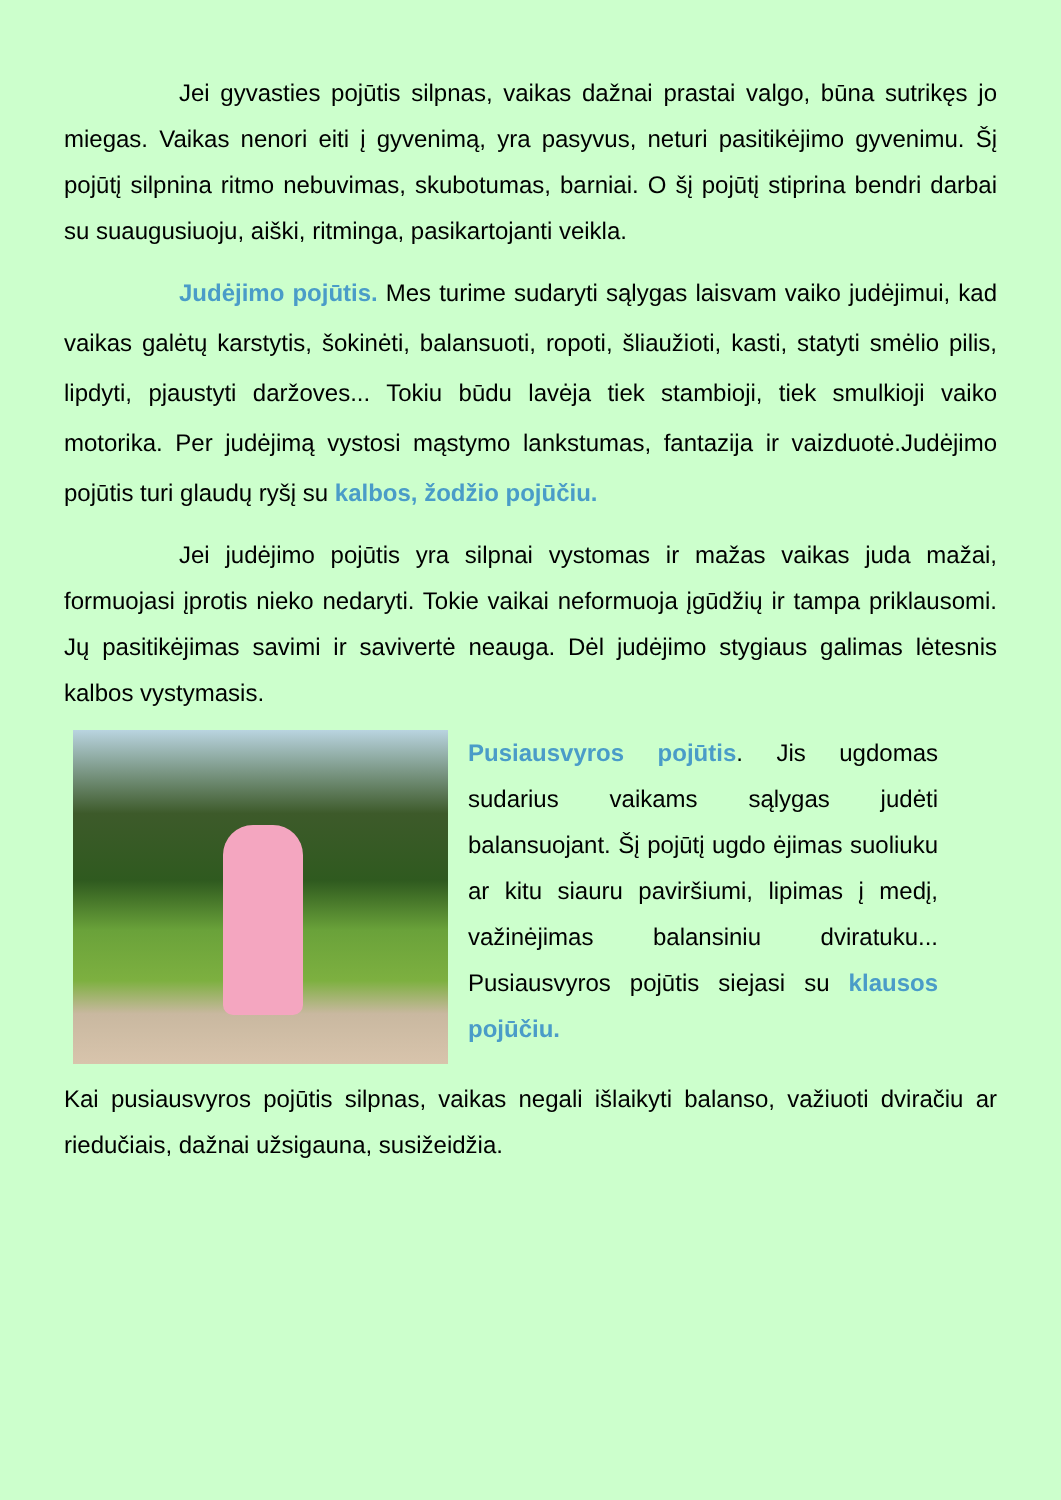Jei gyvasties pojūtis silpnas, vaikas dažnai prastai valgo, būna sutrikęs jo miegas. Vaikas nenori eiti į gyvenimą, yra pasyvus, neturi pasitikėjimo gyvenimu. Šį pojūtį silpnina ritmo nebuvimas, skubotumas, barniai. O šį pojūtį stiprina bendri darbai su suaugusiuoju, aiški, ritminga, pasikartojanti veikla.
Judėjimo pojūtis. Mes turime sudaryti sąlygas laisvam vaiko judėjimui, kad vaikas galėtų karstytis, šokinėti, balansuoti, ropoti, šliaužioti, kasti, statyti smėlio pilis, lipdyti, pjaustyti daržoves... Tokiu būdu lavėja tiek stambioji, tiek smulkioji vaiko motorika. Per judėjimą vystosi mąstymo lankstumas, fantazija ir vaizduotė.Judėjimo pojūtis turi glaudų ryšį su kalbos, žodžio pojūčiu.
Jei judėjimo pojūtis yra silpnai vystomas ir mažas vaikas juda mažai, formuojasi įprotis nieko nedaryti. Tokie vaikai neformuoja įgūdžių ir tampa priklausomi. Jų pasitikėjimas savimi ir savivertė neauga. Dėl judėjimo stygiaus galimas lėtesnis kalbos vystymasis.
Pusiausvyros pojūtis. Jis ugdomas sudarius vaikams sąlygas judėti balansuojant. Šį pojūtį ugdo ėjimas suoliuku ar kitu siauru paviršiumi, lipimas į medį, važinėjimas balansiniu dviratuku... Pusiausvyros pojūtis siejasi su klausos pojūčiu.
Kai pusiausvyros pojūtis silpnas, vaikas negali išlaikyti balanso, važiuoti dviračiu ar riedučiais, dažnai užsigauna, susižeidžia.